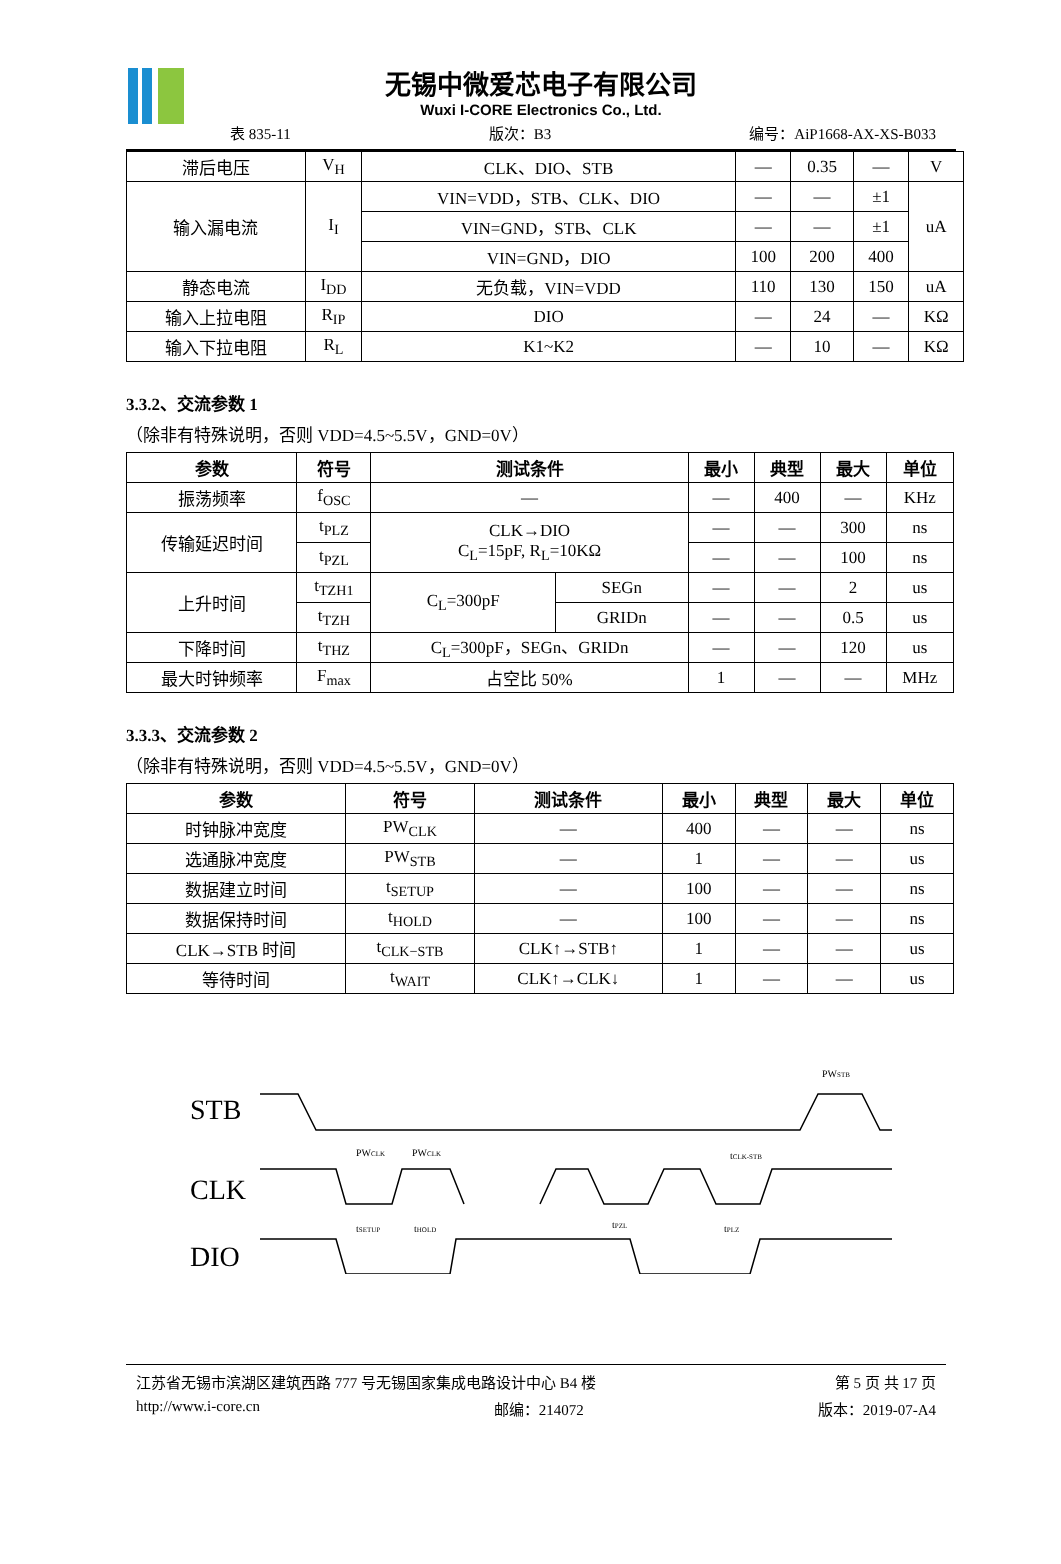无锡中微爱芯电子有限公司
Wuxi I-CORE Electronics Co., Ltd.
表 835-11 版次：B3 编号：AiP1668-AX-XS-B033
| 滞后电压 | V<sub>H</sub> | CLK、DIO、STB | — | 0.35 | — | V |
| 输入漏电流 | I<sub>I</sub> | VIN=VDD，STB、CLK、DIO | — | — | ±1 | uA |
| | | VIN=GND，STB、CLK | — | — | ±1 | |
| | | VIN=GND，DIO | 100 | 200 | 400 | |
| 静态电流 | I<sub>DD</sub> | 无负载，VIN=VDD | 110 | 130 | 150 | uA |
| 输入上拉电阻 | R<sub>IP</sub> | DIO | — | 24 | — | KΩ |
| 输入下拉电阻 | R<sub>L</sub> | K1~K2 | — | 10 | — | KΩ |
3.3.2、交流参数 1
（除非有特殊说明，否则 VDD=4.5~5.5V，GND=0V）
| 参数 | 符号 | 测试条件 | | 最小 | 典型 | 最大 | 单位 |
| --- | --- | --- | --- | --- | --- | --- | --- |
| 振荡频率 | f<sub>OSC</sub> | — | | — | 400 | — | KHz |
| 传输延迟时间 | t<sub>PLZ</sub> | CLK→DIO C<sub>L</sub>=15pF, R<sub>L</sub>=10KΩ | | — | — | 300 | ns |
| | t<sub>PZL</sub> | | | — | — | 100 | ns |
| 上升时间 | t<sub>TZH1</sub> | C<sub>L</sub>=300pF | SEGn | — | — | 2 | us |
| | t<sub>TZH</sub> | | GRIDn | — | — | 0.5 | us |
| 下降时间 | t<sub>THZ</sub> | C<sub>L</sub>=300pF，SEGn、GRIDn | | — | — | 120 | us |
| 最大时钟频率 | F<sub>max</sub> | 占空比 50% | | 1 | — | — | MHz |
3.3.3、交流参数 2
（除非有特殊说明，否则 VDD=4.5~5.5V，GND=0V）
| 参数 | 符号 | 测试条件 | 最小 | 典型 | 最大 | 单位 |
| --- | --- | --- | --- | --- | --- | --- |
| 时钟脉冲宽度 | PW<sub>CLK</sub> | — | 400 | — | — | ns |
| 选通脉冲宽度 | PW<sub>STB</sub> | — | 1 | — | — | us |
| 数据建立时间 | t<sub>SETUP</sub> | — | 100 | — | — | ns |
| 数据保持时间 | t<sub>HOLD</sub> | — | 100 | — | — | ns |
| CLK→STB 时间 | t<sub>CLK−STB</sub> | CLK↑→STB↑ | 1 | — | — | us |
| 等待时间 | t<sub>WAIT</sub> | CLK↑→CLK↓ | 1 | — | — | us |
STB
CLK
DIO
PWCLK
PWCLK
PWSTB
tCLK-STB
tSETUP
tHOLD
tPZL
tPLZ
江苏省无锡市滨湖区建筑西路 777 号无锡国家集成电路设计中心 B4 楼 第 5 页 共 17 页
http://www.i-core.cn 邮编：214072 版本：2019-07-A4